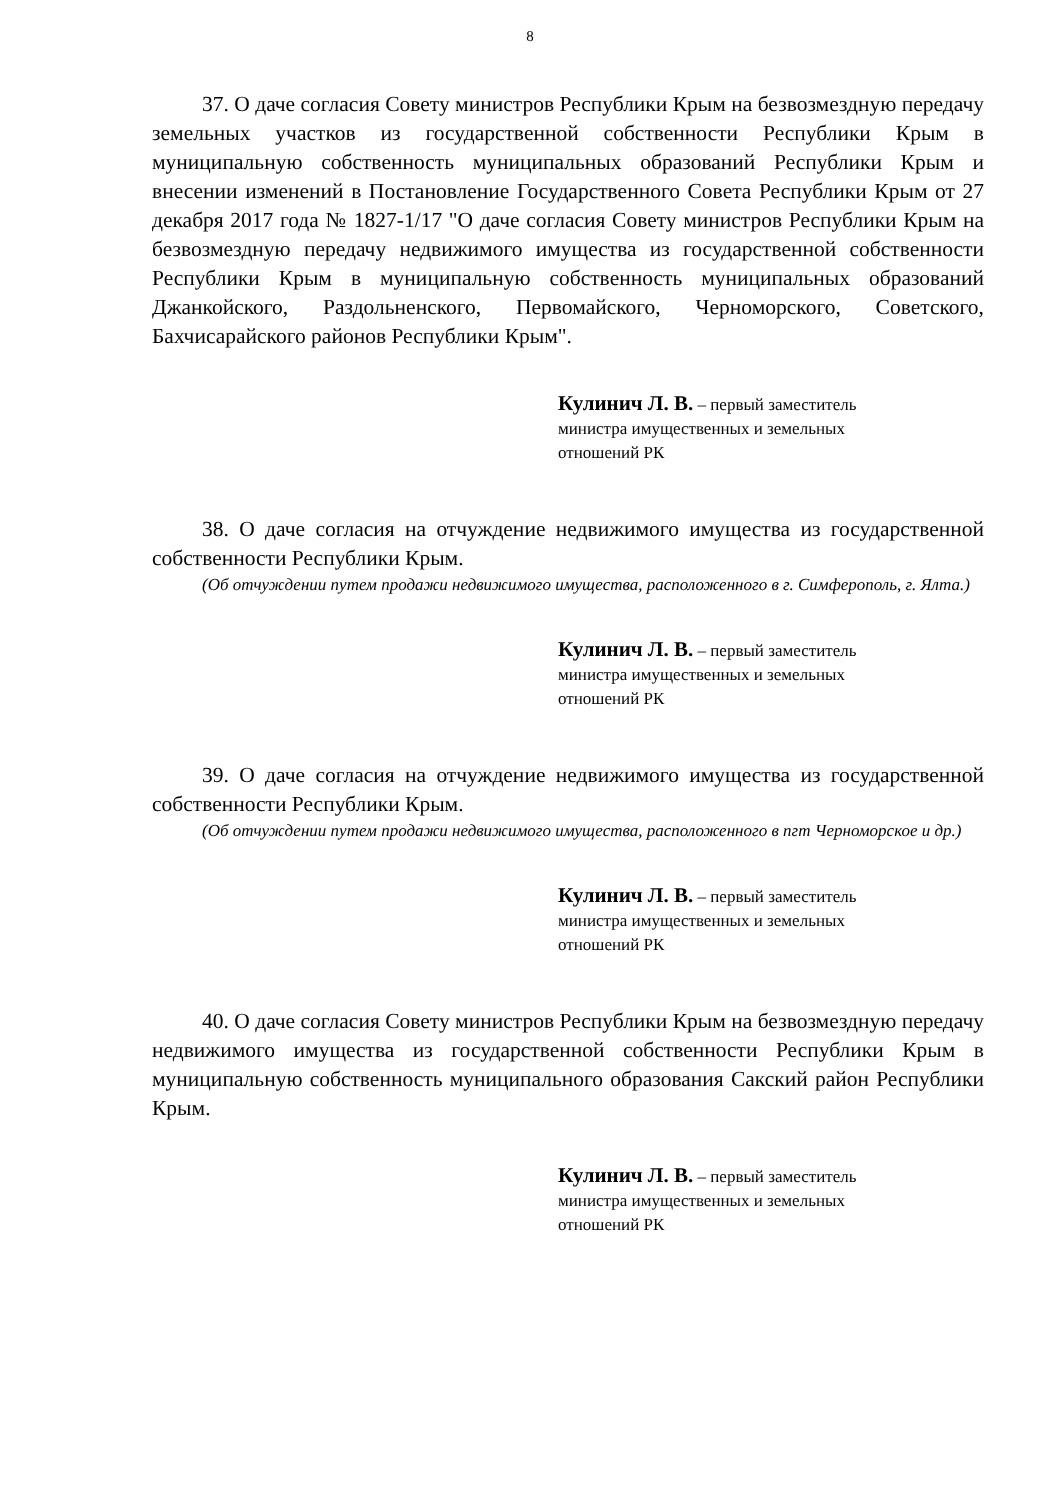8
37. О даче согласия Совету министров Республики Крым на безвозмездную передачу земельных участков из государственной собственности Республики Крым в муниципальную собственность муниципальных образований Республики Крым и внесении изменений в Постановление Государственного Совета Республики Крым от 27 декабря 2017 года № 1827-1/17 "О даче согласия Совету министров Республики Крым на безвозмездную передачу недвижимого имущества из государственной собственности Республики Крым в муниципальную собственность муниципальных образований Джанкойского, Раздольненского, Первомайского, Черноморского, Советского, Бахчисарайского районов Республики Крым".
Кулинич Л. В. – первый заместитель
министра имущественных и земельных
отношений РК
38. О даче согласия на отчуждение недвижимого имущества из государственной собственности Республики Крым.
(Об отчуждении путем продажи недвижимого имущества, расположенного в г. Симферополь, г. Ялта.)
Кулинич Л. В. – первый заместитель
министра имущественных и земельных
отношений РК
39. О даче согласия на отчуждение недвижимого имущества из государственной собственности Республики Крым.
(Об отчуждении путем продажи недвижимого имущества, расположенного в пгт Черноморское и др.)
Кулинич Л. В. – первый заместитель
министра имущественных и земельных
отношений РК
40. О даче согласия Совету министров Республики Крым на безвозмездную передачу недвижимого имущества из государственной собственности Республики Крым в муниципальную собственность муниципального образования Сакский район Республики Крым.
Кулинич Л. В. – первый заместитель
министра имущественных и земельных
отношений РК